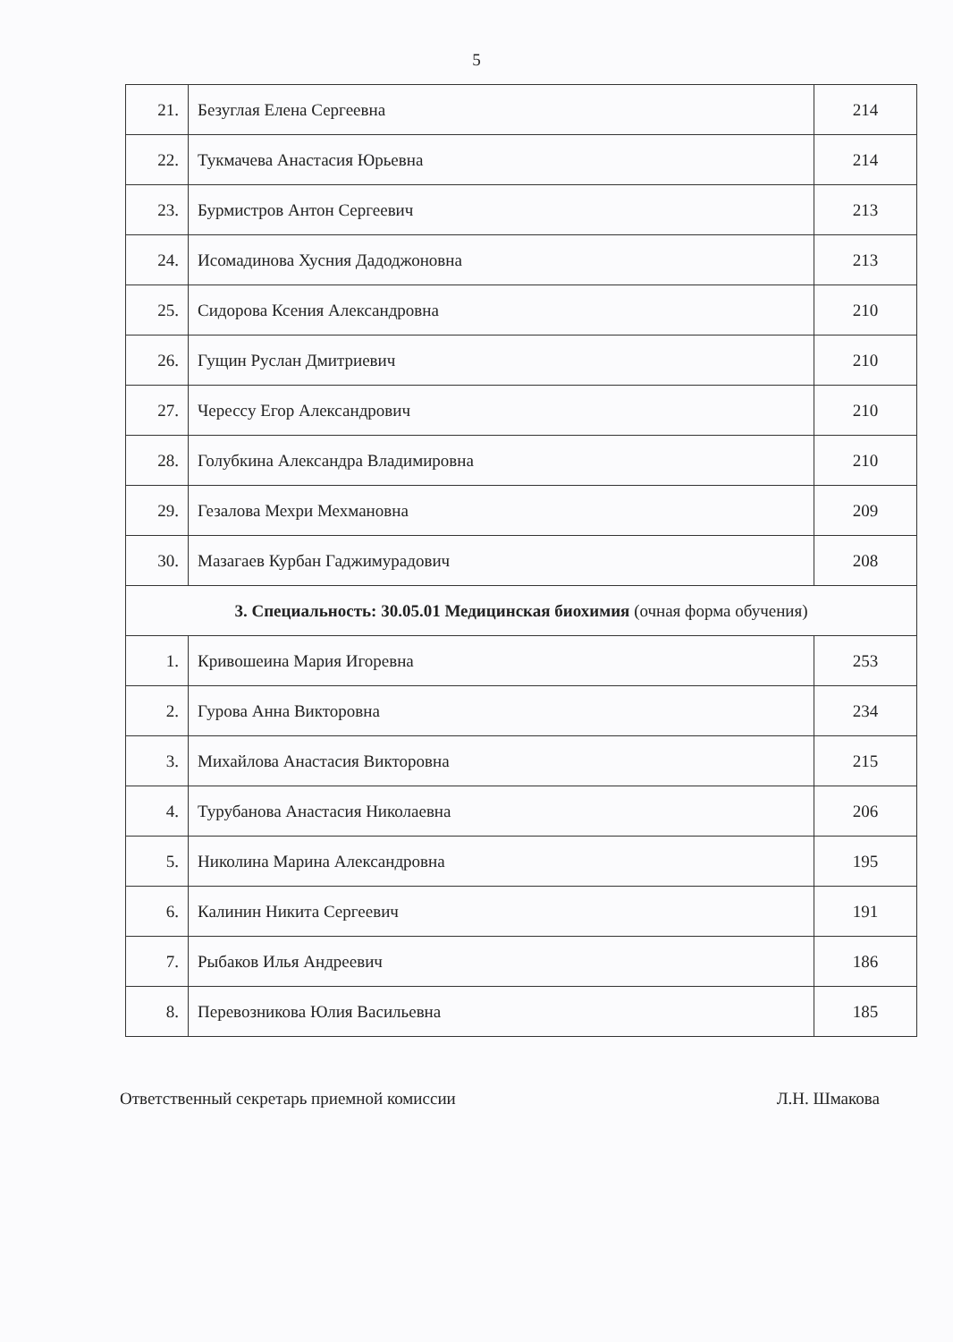5
| 21. | Безуглая Елена Сергеевна | 214 |
| 22. | Тукмачева Анастасия Юрьевна | 214 |
| 23. | Бурмистров Антон Сергеевич | 213 |
| 24. | Исомадинова Хусния Дадоджоновна | 213 |
| 25. | Сидорова Ксения Александровна | 210 |
| 26. | Гущин Руслан Дмитриевич | 210 |
| 27. | Чересcу Егор Александрович | 210 |
| 28. | Голубкина Александра Владимировна | 210 |
| 29. | Гезалова Мехри Мехмановна | 209 |
| 30. | Мазагаев Курбан Гаджимурадович | 208 |
| 3. Специальность: 30.05.01 Медицинская биохимия (очная форма обучения) | | |
| 1. | Кривошеина Мария Игоревна | 253 |
| 2. | Гурова Анна Викторовна | 234 |
| 3. | Михайлова Анастасия Викторовна | 215 |
| 4. | Турубанова Анастасия Николаевна | 206 |
| 5. | Николина Марина Александровна | 195 |
| 6. | Калинин Никита Сергеевич | 191 |
| 7. | Рыбаков Илья Андреевич | 186 |
| 8. | Перевозникова Юлия Васильевна | 185 |
Ответственный секретарь приемной комиссии ​ Л.Н. Шмакова